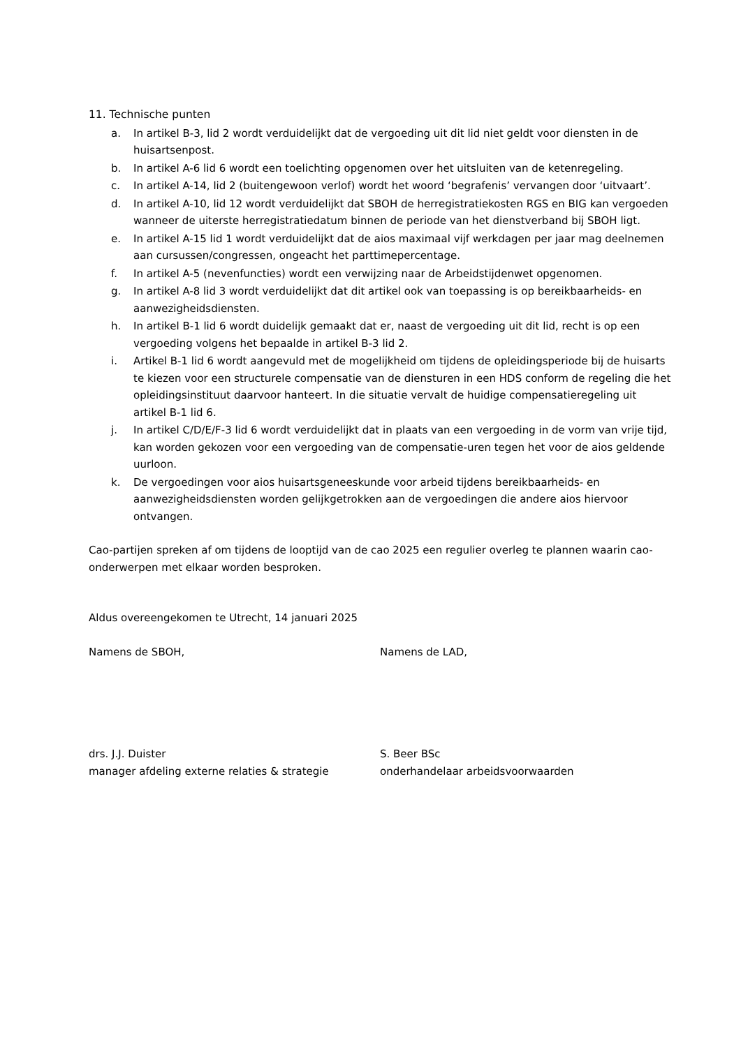11. Technische punten
a. In artikel B-3, lid 2 wordt verduidelijkt dat de vergoeding uit dit lid niet geldt voor diensten in de huisartsenpost.
b. In artikel A-6 lid 6 wordt een toelichting opgenomen over het uitsluiten van de ketenregeling.
c. In artikel A-14, lid 2 (buitengewoon verlof) wordt het woord ‘begrafenis’ vervangen door ‘uitvaart’.
d. In artikel A-10, lid 12 wordt verduidelijkt dat SBOH de herregistratiekosten RGS en BIG kan vergoeden wanneer de uiterste herregistratiedatum binnen de periode van het dienstverband bij SBOH ligt.
e. In artikel A-15 lid 1 wordt verduidelijkt dat de aios maximaal vijf werkdagen per jaar mag deelnemen aan cursussen/congressen, ongeacht het parttimepercentage.
f. In artikel A-5 (nevenfuncties) wordt een verwijzing naar de Arbeidstijdenwet opgenomen.
g. In artikel A-8 lid 3 wordt verduidelijkt dat dit artikel ook van toepassing is op bereikbaarheids- en aanwezigheidsdiensten.
h. In artikel B-1 lid 6 wordt duidelijk gemaakt dat er, naast de vergoeding uit dit lid, recht is op een vergoeding volgens het bepaalde in artikel B-3 lid 2.
i. Artikel B-1 lid 6 wordt aangevuld met de mogelijkheid om tijdens de opleidingsperiode bij de huisarts te kiezen voor een structurele compensatie van de diensturen in een HDS conform de regeling die het opleidingsinstituut daarvoor hanteert. In die situatie vervalt de huidige compensatieregeling uit artikel B-1 lid 6.
j. In artikel C/D/E/F-3 lid 6 wordt verduidelijkt dat in plaats van een vergoeding in de vorm van vrije tijd, kan worden gekozen voor een vergoeding van de compensatie-uren tegen het voor de aios geldende uurloon.
k. De vergoedingen voor aios huisartsgeneeskunde voor arbeid tijdens bereikbaarheids- en aanwezigheidsdiensten worden gelijkgetrokken aan de vergoedingen die andere aios hiervoor ontvangen.
Cao-partijen spreken af om tijdens de looptijd van de cao 2025 een regulier overleg te plannen waarin cao-onderwerpen met elkaar worden besproken.
Aldus overeengekomen te Utrecht, 14 januari 2025
Namens de SBOH, Namens de LAD,
drs. J.J. Duister
manager afdeling externe relaties & strategie
S. Beer BSc
onderhandelaar arbeidsvoorwaarden